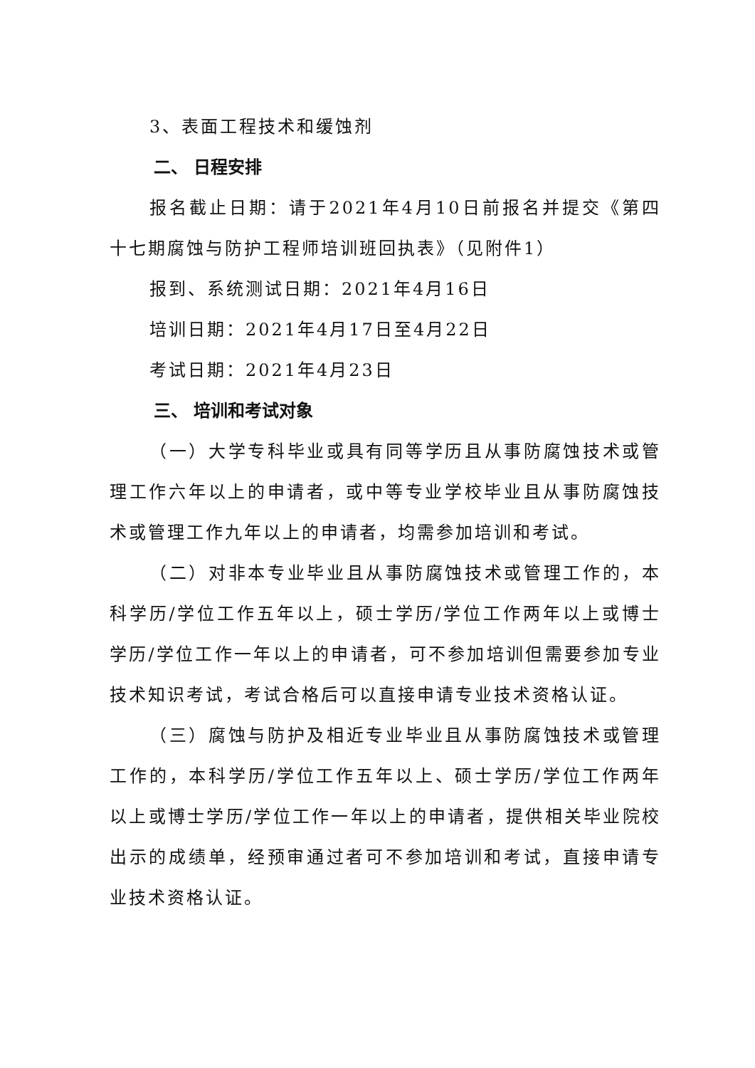3、表面工程技术和缓蚀剂
二、 日程安排
报名截止日期：请于2021年4月10日前报名并提交《第四十七期腐蚀与防护工程师培训班回执表》（见附件1）
报到、系统测试日期：2021年4月16日
培训日期：2021年4月17日至4月22日
考试日期：2021年4月23日
三、 培训和考试对象
（一）大学专科毕业或具有同等学历且从事防腐蚀技术或管理工作六年以上的申请者，或中等专业学校毕业且从事防腐蚀技术或管理工作九年以上的申请者，均需参加培训和考试。
（二）对非本专业毕业且从事防腐蚀技术或管理工作的，本科学历/学位工作五年以上，硕士学历/学位工作两年以上或博士学历/学位工作一年以上的申请者，可不参加培训但需要参加专业技术知识考试，考试合格后可以直接申请专业技术资格认证。
（三）腐蚀与防护及相近专业毕业且从事防腐蚀技术或管理工作的，本科学历/学位工作五年以上、硕士学历/学位工作两年以上或博士学历/学位工作一年以上的申请者，提供相关毕业院校出示的成绩单，经预审通过者可不参加培训和考试，直接申请专业技术资格认证。